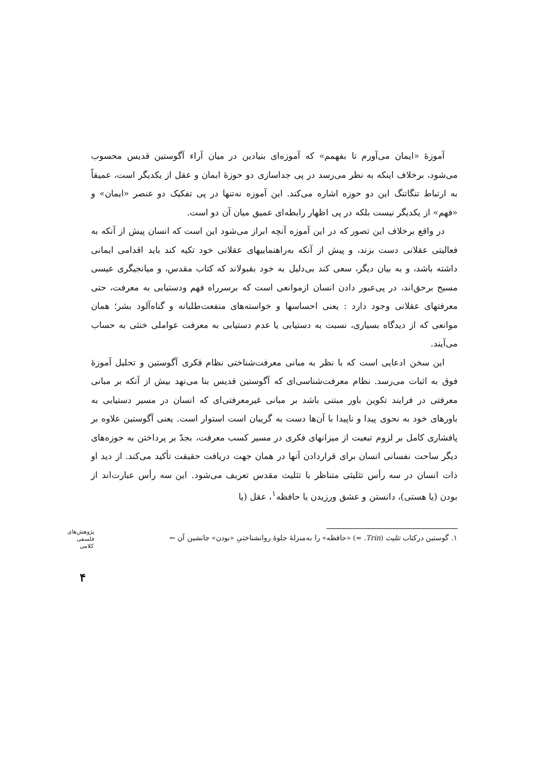آموزهٔ «ایمان می‌آورم تا بفهمم» که آموزه‌ای بنیادین در میان آراء آگوستین قدیس محسوب می‌شود، برخلاف اینکه به نظر می‌رسد در پی جداسازی دو حوزهٔ ایمان و عقل از یکدیگر است، عمیقاً به ارتباط تنگاتنگ این دو حوزه اشاره می‌کند. این آموزه نه‌تنها در پی تفکیک دو عنصر «ایمان» و «فهم» از یکدیگر نیست بلکه در پی اظهار رابطه‌ای عمیق میان آن دو است.
در واقع برخلاف این تصور که در این آموزه آنچه ابراز می‌شود این است که انسان پیش از آنکه به فعالیتی عقلانی دست بزند، و پیش از آنکه به‌راهنماییهای عقلانی خود تکیه کند باید اقدامی ایمانی داشته باشد، و به بیان دیگر، سعی کند بی‌دلیل به خود بقبولاند که کتاب مقدس، و میانجیگری عیسی مسیح برحق‌اند، در پی‌عبور دادن انسان ازموانعی است که برسرراه فهم ودستیابی به معرفت، حتی معرفتهای عقلانی وجود دارد : یعنی احساسها و خواسته‌های منفعت‌طلبانه و گناه‌آلود بشر؛ همان موانعی که از دیدگاه بسیاری، نسبت به دستیابی یا عدم دستیابی به معرفت عواملی خنثی به حساب می‌آیند.
این سخن ادعایی است که با نظر به مبانی معرفت‌شناختی نظام فکری آگوستین و تحلیل آموزهٔ فوق به اثبات می‌رسد. نظام معرفت‌شناسی‌ای که آگوستین قدیس بنا می‌نهد بیش از آنکه بر مبانی معرفتی در فرایند تکوین باور مبتنی باشد بر مبانی غیرمعرفتی‌ای که انسان در مسیر دستیابی به باورهای خود به نحوی پیدا و ناپیدا با آن‌ها دست به گریبان است استوار است. یعنی آگوستین علاوه بر پافشاری کامل بر لزوم تبعیت از میزانهای فکری در مسیر کسب معرفت، بجدّ بر پرداختن به حوزه‌های دیگر ساحت نفسانی انسان برای قراردادن آنها در همان جهت دریافت حقیقت تأکید می‌کند. از دید او ذات انسان در سه رأس تثلیثی متناظر با تثلیث مقدس تعریف می‌شود. این سه رأس عبارت‌اند از بودن (یا هستی)، دانستن و عشق ورزیدن یا حافظه<sup>۱</sup>، عقل (یا
۱. گوستین درکتاب تثلیث (Trin. =) «حافظه» را به‌منزلهٔ جلوهٔ روانشناختیِ «بودن» جانشین آن ←
پژوهش‌های فلسفی کلامی
۴